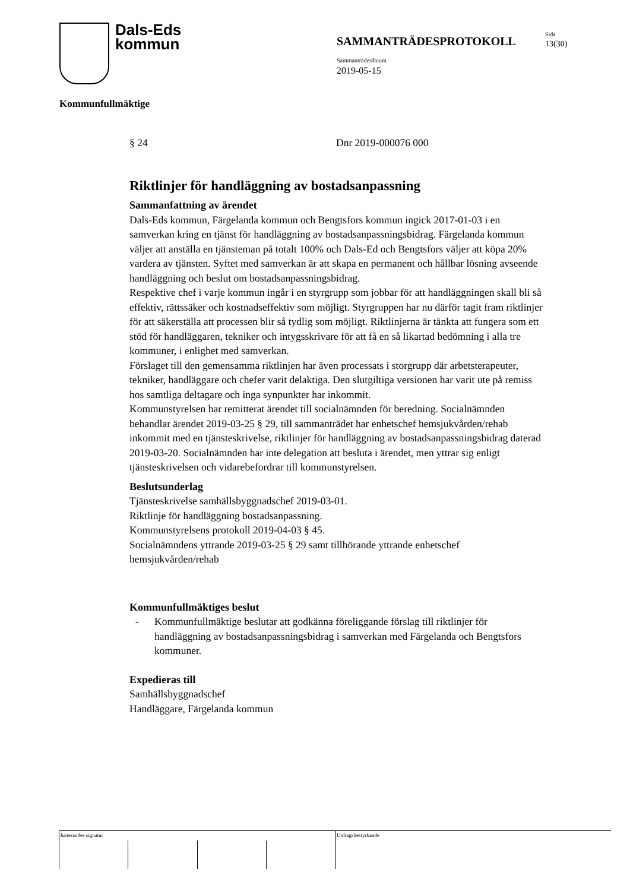Dals-Eds
kommun
SAMMANTRÄDESPROTOKOLL
Sida
13(30)
Sammanträdesdatum
2019-05-15
Kommunfullmäktige
§ 24 Dnr 2019-000076 000
Riktlinjer för handläggning av bostadsanpassning
Sammanfattning av ärendet
Dals-Eds kommun, Färgelanda kommun och Bengtsfors kommun ingick 2017-01-03 i en samverkan kring en tjänst för handläggning av bostadsanpassningsbidrag. Färgelanda kommun väljer att anställa en tjänsteman på totalt 100% och Dals-Ed och Bengtsfors väljer att köpa 20% vardera av tjänsten. Syftet med samverkan är att skapa en permanent och hållbar lösning avseende handläggning och beslut om bostadsanpassningsbidrag.
Respektive chef i varje kommun ingår i en styrgrupp som jobbar för att handläggningen skall bli så effektiv, rättssäker och kostnadseffektiv som möjligt. Styrgruppen har nu därför tagit fram riktlinjer för att säkerställa att processen blir så tydlig som möjligt. Riktlinjerna är tänkta att fungera som ett stöd för handläggaren, tekniker och intygsskrivare för att få en så likartad bedömning i alla tre kommuner, i enlighet med samverkan.
Förslaget till den gemensamma riktlinjen har även processats i storgrupp där arbetsterapeuter, tekniker, handläggare och chefer varit delaktiga. Den slutgiltiga versionen har varit ute på remiss hos samtliga deltagare och inga synpunkter har inkommit.
Kommunstyrelsen har remitterat ärendet till socialnämnden för beredning. Socialnämnden behandlar ärendet 2019-03-25 § 29, till sammanträdet har enhetschef hemsjukvården/rehab inkommit med en tjänsteskrivelse, riktlinjer för handläggning av bostadsanpassningsbidrag daterad 2019-03-20. Socialnämnden har inte delegation att besluta i ärendet, men yttrar sig enligt tjänsteskrivelsen och vidarebefordrar till kommunstyrelsen.
Beslutsunderlag
Tjänsteskrivelse samhällsbyggnadschef 2019-03-01.
Riktlinje för handläggning bostadsanpassning.
Kommunstyrelsens protokoll 2019-04-03 § 45.
Socialnämndens yttrande 2019-03-25 § 29 samt tillhörande yttrande enhetschef hemsjukvården/rehab
Kommunfullmäktiges beslut
- Kommunfullmäktige beslutar att godkänna föreliggande förslag till riktlinjer för handläggning av bostadsanpassningsbidrag i samverkan med Färgelanda och Bengtsfors kommuner.
Expedieras till
Samhällsbyggnadschef
Handläggare, Färgelanda kommun
Justerandes signatur Utdragsbestyrkande